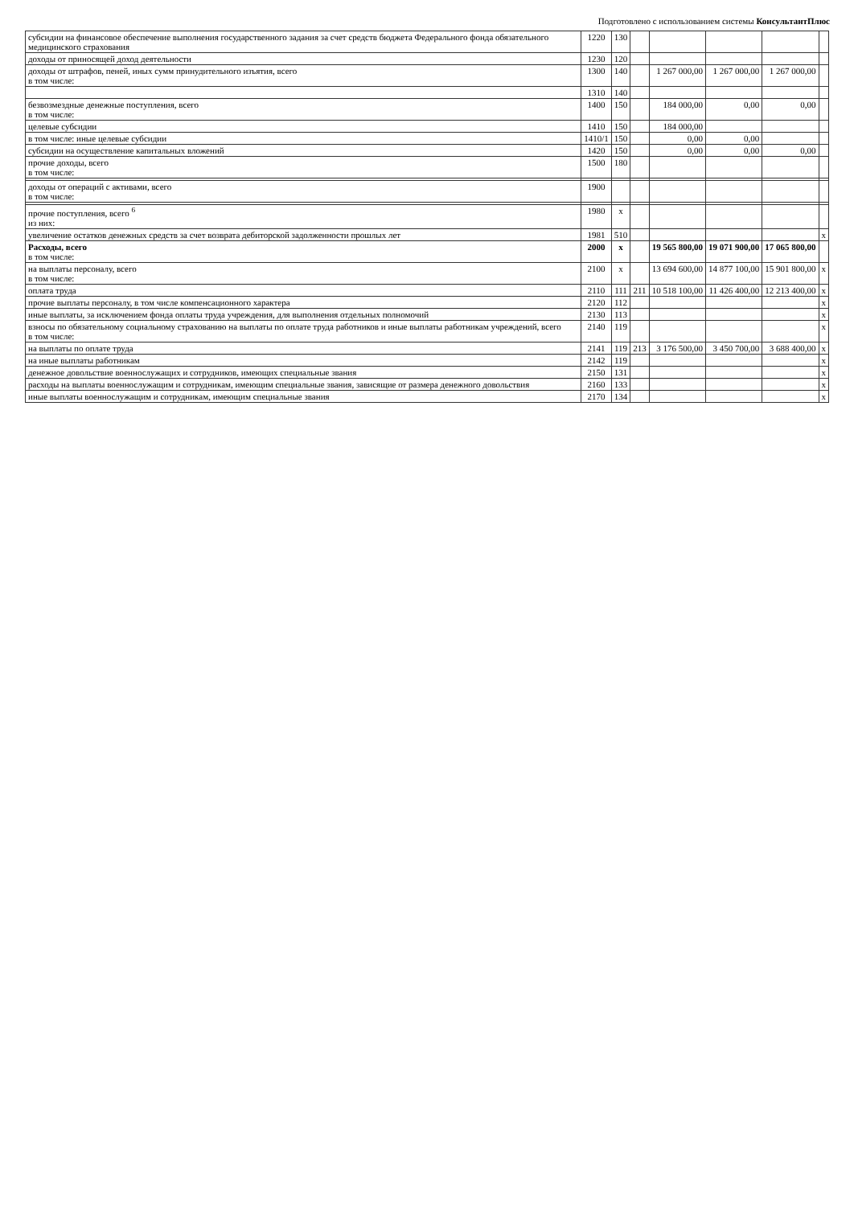Подготовлено с использованием системы КонсультантПлюс
| субсидии на финансовое обеспечение выполнения государственного задания за счет средств бюджета Федерального фонда обязательного медицинского страхования | 1220 | 130 | | | | | |
| доходы от приносящей доход деятельности | 1230 | 120 | | | | | |
| доходы от штрафов, пеней, иных сумм принудительного изъятия, всего в том числе: | 1300 | 140 | | 1 267 000,00 | 1 267 000,00 | 1 267 000,00 | |
| | 1310 | 140 | | | | | |
| безвозмездные денежные поступления, всего в том числе: | 1400 | 150 | | 184 000,00 | 0,00 | 0,00 | |
| целевые субсидии | 1410 | 150 | | 184 000,00 | | | |
| в том числе: иные целевые субсидии | 1410/1 | 150 | | 0,00 | 0,00 | | |
| субсидии на осуществление капитальных вложений | 1420 | 150 | | 0,00 | 0,00 | 0,00 | |
| прочие доходы, всего в том числе: | 1500 | 180 | | | | | |
| доходы от операций с активами, всего в том числе: | 1900 | | | | | | |
| прочие поступления, всего <sup>6</sup> из них: | 1980 | x | | | | | |
| увеличение остатков денежных средств за счет возврата дебиторской задолженности прошлых лет | 1981 | 510 | | | | | x |
| Расходы, всего в том числе: | 2000 | x | | 19 565 800,00 | 19 071 900,00 | 17 065 800,00 | |
| на выплаты персоналу, всего в том числе: | 2100 | x | | 13 694 600,00 | 14 877 100,00 | 15 901 800,00 | x |
| оплата труда | 2110 | 111 | 211 | 10 518 100,00 | 11 426 400,00 | 12 213 400,00 | x |
| прочие выплаты персоналу, в том числе компенсационного характера | 2120 | 112 | | | | | x |
| иные выплаты, за исключением фонда оплаты труда учреждения, для выполнения отдельных полномочий | 2130 | 113 | | | | | x |
| взносы по обязательному социальному страхованию на выплаты по оплате труда работников и иные выплаты работникам учреждений, всего в том числе: | 2140 | 119 | | | | | x |
| на выплаты по оплате труда | 2141 | 119 | 213 | 3 176 500,00 | 3 450 700,00 | 3 688 400,00 | x |
| на иные выплаты работникам | 2142 | 119 | | | | | x |
| денежное довольствие военнослужащих и сотрудников, имеющих специальные звания | 2150 | 131 | | | | | x |
| расходы на выплаты военнослужащим и сотрудникам, имеющим специальные звания, зависящие от размера денежного довольствия | 2160 | 133 | | | | | x |
| иные выплаты военнослужащим и сотрудникам, имеющим специальные звания | 2170 | 134 | | | | | x |